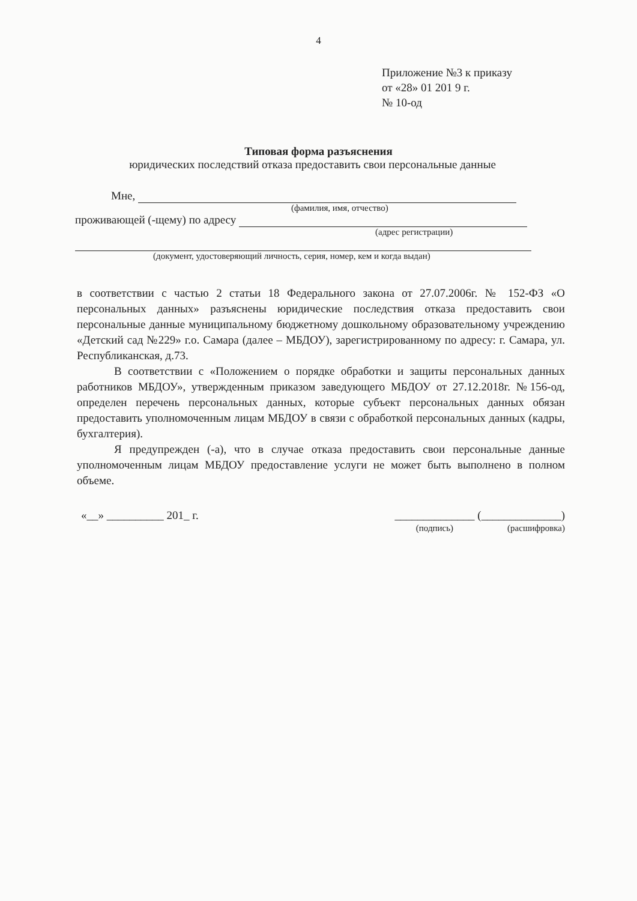4
Приложение №3 к приказу
от «28» 01 201 9 г.
№ 10-од
Типовая форма разъяснения
юридических последствий отказа предоставить свои персональные данные
Мне,
(фамилия, имя, отчество)
проживающей (-щему) по адресу
(адрес регистрации)
(документ, удостоверяющий личность, серия, номер, кем и когда выдан)
в соответствии с частью 2 статьи 18 Федерального закона от 27.07.2006г. № 152-ФЗ «О персональных данных» разъяснены юридические последствия отказа предоставить свои персональные данные муниципальному бюджетному дошкольному образовательному учреждению «Детский сад №229» г.о. Самара (далее – МБДОУ), зарегистрированному по адресу: г. Самара, ул. Республиканская, д.73.
В соответствии с «Положением о порядке обработки и защиты персональных данных работников МБДОУ», утвержденным приказом заведующего МБДОУ от 27.12.2018г. №156-од, определен перечень персональных данных, которые субъект персональных данных обязан предоставить уполномоченным лицам МБДОУ в связи с обработкой персональных данных (кадры, бухгалтерия).
Я предупрежден (-а), что в случае отказа предоставить свои персональные данные уполномоченным лицам МБДОУ предоставление услуги не может быть выполнено в полном объеме.
«__» __________ 201_ г. ______________ (______________)
(подпись) (расшифровка)